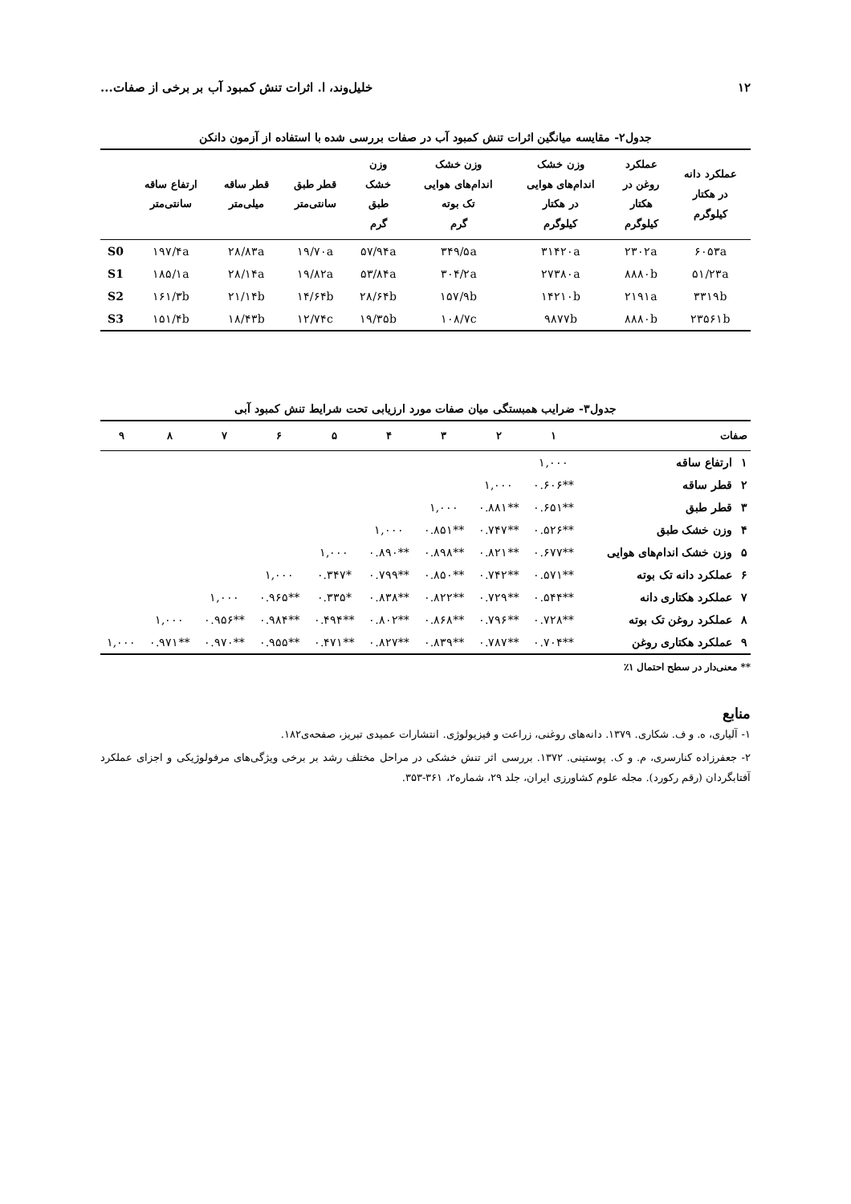۱۲ خلیل‌وند، ا. اثرات تنش کمبود آب بر برخی از صفات...
جدول۲- مقایسه میانگین اثرات تنش کمبود آب در صفات بررسی شده با استفاده از آزمون دانکن
| عملکرد دانه در هکتار کیلوگرم | عملکرد روغن در هکتار کیلوگرم | وزن خشک اندام‌های هوایی در هکتار کیلوگرم | وزن خشک اندام‌های هوایی تک بوته گرم | وزن خشک طبق گرم | قطر طبق سانتی‌متر | قطر ساقه میلی‌متر | ارتفاع ساقه سانتی‌متر | |
| --- | --- | --- | --- | --- | --- | --- | --- | --- |
| ۶۰۵۳a | ۲۳۰۲a | ۳۱۴۲۰a | ۳۴۹/۵a | ۵۷/۹۴a | ۱۹/۷۰a | ۲۸/۸۳a | ۱۹۷/۴a | S0 |
| ۵۱/۲۳a | ۸۸۸۰b | ۲۷۳۸۰a | ۳۰۴/۲a | ۵۳/۸۴a | ۱۹/۸۲a | ۲۸/۱۴a | ۱۸۵/۱a | S1 |
| ۳۳۱۹b | ۲۱۹۱a | ۱۴۲۱۰b | ۱۵۷/۹b | ۲۸/۶۴b | ۱۴/۶۴b | ۲۱/۱۴b | ۱۶۱/۳b | S2 |
| ۲۳۵۶۱b | ۸۸۸۰b | ۹۸۷۷b | ۱۰۸/۷c | ۱۹/۳۵b | ۱۲/۷۴c | ۱۸/۴۳b | ۱۵۱/۴b | S3 |
جدول۳- ضرایب همبستگی میان صفات مورد ارزیابی تحت شرایط تنش کمبود آبی
| صفات | | ۱ | ۲ | ۳ | ۴ | ۵ | ۶ | ۷ | ۸ | ۹ |
| --- | --- | --- | --- | --- | --- | --- | --- | --- | --- | --- |
| ۱ | ارتفاع ساقه | ۱,۰۰۰ | | | | | | | | |
| ۲ | قطر ساقه | **۰.۶۰۶ | ۱,۰۰۰ | | | | | | | |
| ۳ | قطر طبق | **۰.۶۵۱ | **۰.۸۸۱ | ۱,۰۰۰ | | | | | | |
| ۴ | وزن خشک طبق | **۰.۵۲۶ | **۰.۷۴۷ | **۰.۸۵۱ | ۱,۰۰۰ | | | | | |
| ۵ | وزن خشک اندام‌های هوایی | **۰.۶۷۷ | **۰.۸۲۱ | **۰.۸۹۸ | **۰.۸۹۰ | ۱,۰۰۰ | | | | |
| ۶ | عملکرد دانه تک بوته | **۰.۵۷۱ | **۰.۷۴۲ | **۰.۸۵۰ | **۰.۷۹۹ | *۰.۳۴۷ | ۱,۰۰۰ | | | |
| ۷ | عملکرد هکتاری دانه | **۰.۵۴۴ | **۰.۷۲۹ | **۰.۸۲۲ | **۰.۸۳۸ | *۰.۳۳۵ | **۰.۹۶۵ | ۱,۰۰۰ | | |
| ۸ | عملکرد روغن تک بوته | **۰.۷۲۸ | **۰.۷۹۶ | **۰.۸۶۸ | **۰.۸۰۲ | **۰.۴۹۴ | **۰.۹۸۴ | **۰.۹۵۶ | ۱,۰۰۰ | |
| ۹ | عملکرد هکتاری روغن | **۰.۷۰۴ | **۰.۷۸۷ | **۰.۸۳۹ | **۰.۸۲۷ | **۰.۴۷۱ | **۰.۹۵۵ | **۰.۹۷۰ | **۰.۹۷۱ | ۱,۰۰۰ |
** معنی‌دار در سطح احتمال ۱٪
منابع
۱- آلیاری، ه. و ف. شکاری. ۱۳۷۹. دانه‌های روغنی، زراعت و فیزیولوژی. انتشارات عمیدی تبریز، صفحه‌ی۱۸۲.
۲- جعفرزاده کنارسری، م. و ک. پوستینی. ۱۳۷۲. بررسی اثر تنش خشکی در مراحل مختلف رشد بر برخی ویژگی‌های مرفولوژیکی و اجزای عملکرد آفتابگردان (رقم رکورد). مجله علوم کشاورزی ایران، جلد ۲۹، شماره۲، ۳۶۱-۳۵۳.